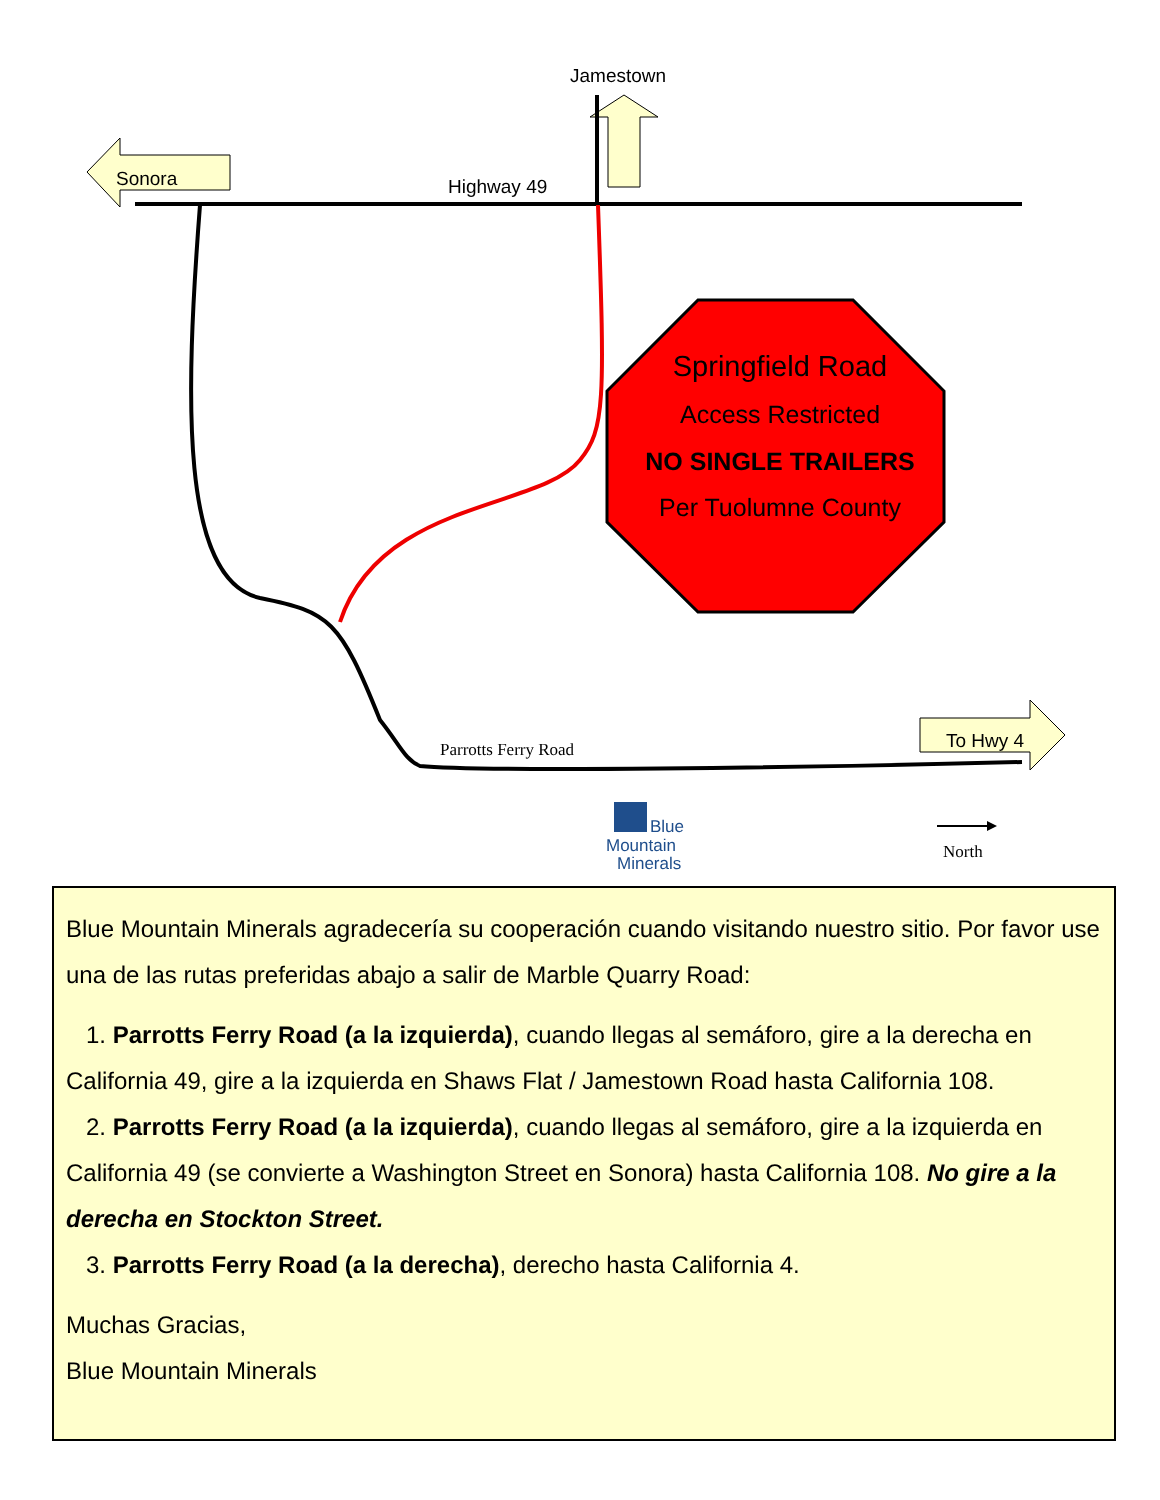Jamestown
Sonora
Highway 49
Springfield Road
Access Restricted
NO SINGLE TRAILERS
Per Tuolumne County
To Hwy 4
Parrotts Ferry Road
Blue
Mountain
Minerals
North
Blue Mountain Minerals agradecería su cooperación cuando visitando nuestro sitio. Por favor use una de las rutas preferidas abajo a salir de Marble Quarry Road:
1. Parrotts Ferry Road (a la izquierda), cuando llegas al semáforo, gire a la derecha en California 49, gire a la izquierda en Shaws Flat / Jamestown Road hasta California 108.
2. Parrotts Ferry Road (a la izquierda), cuando llegas al semáforo, gire a la izquierda en California 49 (se convierte a Washington Street en Sonora) hasta California 108. No gire a la derecha en Stockton Street.
3. Parrotts Ferry Road (a la derecha), derecho hasta California 4.
Muchas Gracias,
Blue Mountain Minerals